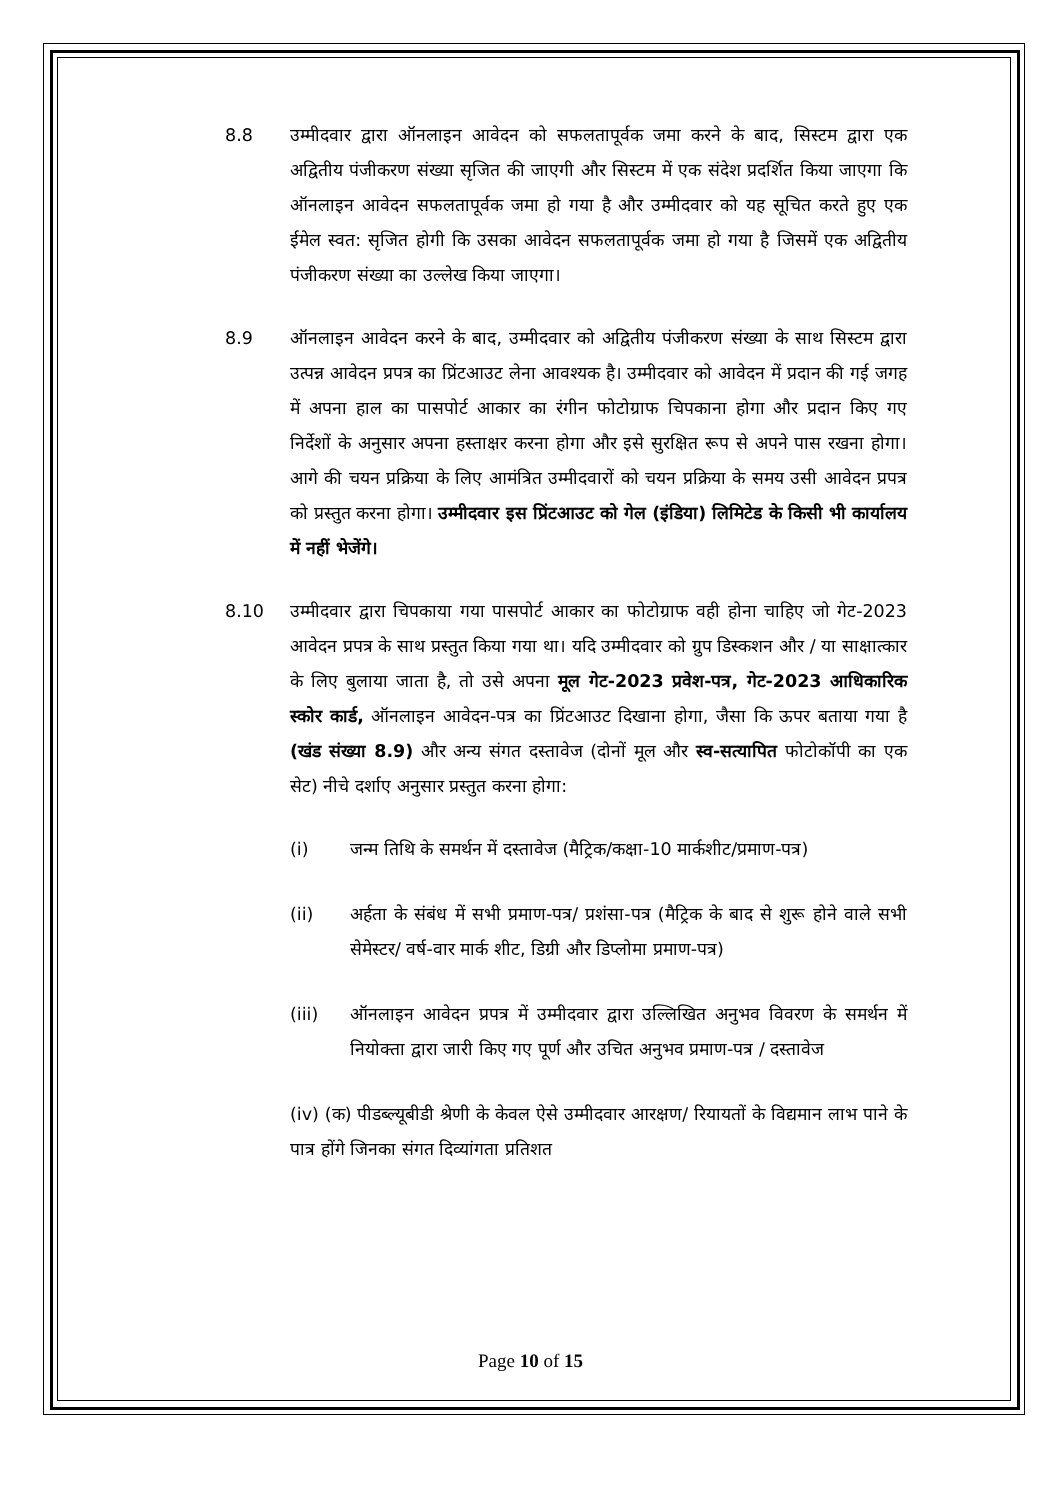8.8 उम्मीदवार द्वारा ऑनलाइन आवेदन को सफलतापूर्वक जमा करने के बाद, सिस्टम द्वारा एक अद्वितीय पंजीकरण संख्या सृजित की जाएगी और सिस्टम में एक संदेश प्रदर्शित किया जाएगा कि ऑनलाइन आवेदन सफलतापूर्वक जमा हो गया है और उम्मीदवार को यह सूचित करते हुए एक ईमेल स्वत: सृजित होगी कि उसका आवेदन सफलतापूर्वक जमा हो गया है जिसमें एक अद्वितीय पंजीकरण संख्या का उल्लेख किया जाएगा।
8.9 ऑनलाइन आवेदन करने के बाद, उम्मीदवार को अद्वितीय पंजीकरण संख्या के साथ सिस्टम द्वारा उत्पन्न आवेदन प्रपत्र का प्रिंटआउट लेना आवश्यक है। उम्मीदवार को आवेदन में प्रदान की गई जगह में अपना हाल का पासपोर्ट आकार का रंगीन फोटोग्राफ चिपकाना होगा और प्रदान किए गए निर्देशों के अनुसार अपना हस्ताक्षर करना होगा और इसे सुरक्षित रूप से अपने पास रखना होगा। आगे की चयन प्रक्रिया के लिए आमंत्रित उम्मीदवारों को चयन प्रक्रिया के समय उसी आवेदन प्रपत्र को प्रस्तुत करना होगा। उम्मीदवार इस प्रिंटआउट को गेल (इंडिया) लिमिटेड के किसी भी कार्यालय में नहीं भेजेंगे।
8.10 उम्मीदवार द्वारा चिपकाया गया पासपोर्ट आकार का फोटोग्राफ वही होना चाहिए जो गेट-2023 आवेदन प्रपत्र के साथ प्रस्तुत किया गया था। यदि उम्मीदवार को ग्रुप डिस्कशन और / या साक्षात्कार के लिए बुलाया जाता है, तो उसे अपना मूल गेट-2023 प्रवेश-पत्र, गेट-2023 आधिकारिक स्कोर कार्ड, ऑनलाइन आवेदन-पत्र का प्रिंटआउट दिखाना होगा, जैसा कि ऊपर बताया गया है (खंड संख्या 8.9) और अन्य संगत दस्तावेज (दोनों मूल और स्व-सत्यापित फोटोकॉपी का एक सेट) नीचे दर्शाए अनुसार प्रस्तुत करना होगा:
(i) जन्म तिथि के समर्थन में दस्तावेज (मैट्रिक/कक्षा-10 मार्कशीट/प्रमाण-पत्र)
(ii) अर्हता के संबंध में सभी प्रमाण-पत्र/ प्रशंसा-पत्र (मैट्रिक के बाद से शुरू होने वाले सभी सेमेस्टर/ वर्ष-वार मार्क शीट, डिग्री और डिप्लोमा प्रमाण-पत्र)
(iii) ऑनलाइन आवेदन प्रपत्र में उम्मीदवार द्वारा उल्लिखित अनुभव विवरण के समर्थन में नियोक्ता द्वारा जारी किए गए पूर्ण और उचित अनुभव प्रमाण-पत्र / दस्तावेज
(iv) (क) पीडब्ल्यूबीडी श्रेणी के केवल ऐसे उम्मीदवार आरक्षण/ रियायतों के विद्यमान लाभ पाने के पात्र होंगे जिनका संगत दिव्यांगता प्रतिशत
Page 10 of 15